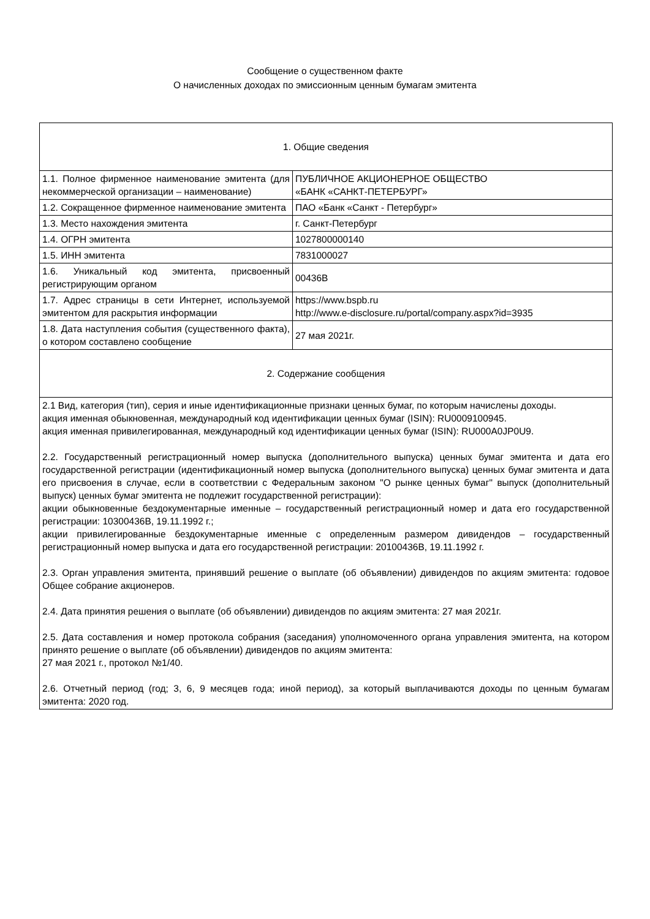Сообщение о существенном факте
О начисленных доходах по эмиссионным ценным бумагам эмитента
| 1. Общие сведения | |
| 1.1. Полное фирменное наименование эмитента (для некоммерческой организации – наименование) | ПУБЛИЧНОЕ АКЦИОНЕРНОЕ ОБЩЕСТВО «БАНК «САНКТ-ПЕТЕРБУРГ» |
| 1.2. Сокращенное фирменное наименование эмитента | ПАО «Банк «Санкт - Петербург» |
| 1.3. Место нахождения эмитента | г. Санкт-Петербург |
| 1.4. ОГРН эмитента | 1027800000140 |
| 1.5. ИНН эмитента | 7831000027 |
| 1.6. Уникальный код эмитента, присвоенный регистрирующим органом | 00436B |
| 1.7. Адрес страницы в сети Интернет, используемой эмитентом для раскрытия информации | https://www.bspb.ru http://www.e-disclosure.ru/portal/company.aspx?id=3935 |
| 1.8. Дата наступления события (существенного факта), о котором составлено сообщение | 27 мая 2021г. |
| 2. Содержание сообщения | |
| 2.1 Вид, категория (тип), серия и иные идентификационные признаки ценных бумаг, по которым начислены доходы. акция именная обыкновенная, международный код идентификации ценных бумаг (ISIN): RU0009100945. акция именная привилегированная, международный код идентификации ценных бумаг (ISIN): RU000A0JP0U9. 2.2. Государственный регистрационный номер выпуска (дополнительного выпуска) ценных бумаг эмитента и дата его государственной регистрации (идентификационный номер выпуска (дополнительного выпуска) ценных бумаг эмитента и дата его присвоения в случае, если в соответствии с Федеральным законом "О рынке ценных бумаг" выпуск (дополнительный выпуск) ценных бумаг эмитента не подлежит государственной регистрации): акции обыкновенные бездокументарные именные – государственный регистрационный номер и дата его государственной регистрации: 10300436B, 19.11.1992 г.; акции привилегированные бездокументарные именные с определенным размером дивидендов – государственный регистрационный номер выпуска и дата его государственной регистрации: 20100436B, 19.11.1992 г. 2.3. Орган управления эмитента, принявший решение о выплате (об объявлении) дивидендов по акциям эмитента: годовое Общее собрание акционеров. 2.4. Дата принятия решения о выплате (об объявлении) дивидендов по акциям эмитента: 27 мая 2021г. 2.5. Дата составления и номер протокола собрания (заседания) уполномоченного органа управления эмитента, на котором принято решение о выплате (об объявлении) дивидендов по акциям эмитента: 27 мая 2021 г., протокол №1/40. 2.6. Отчетный период (год; 3, 6, 9 месяцев года; иной период), за который выплачиваются доходы по ценным бумагам эмитента: 2020 год. | |